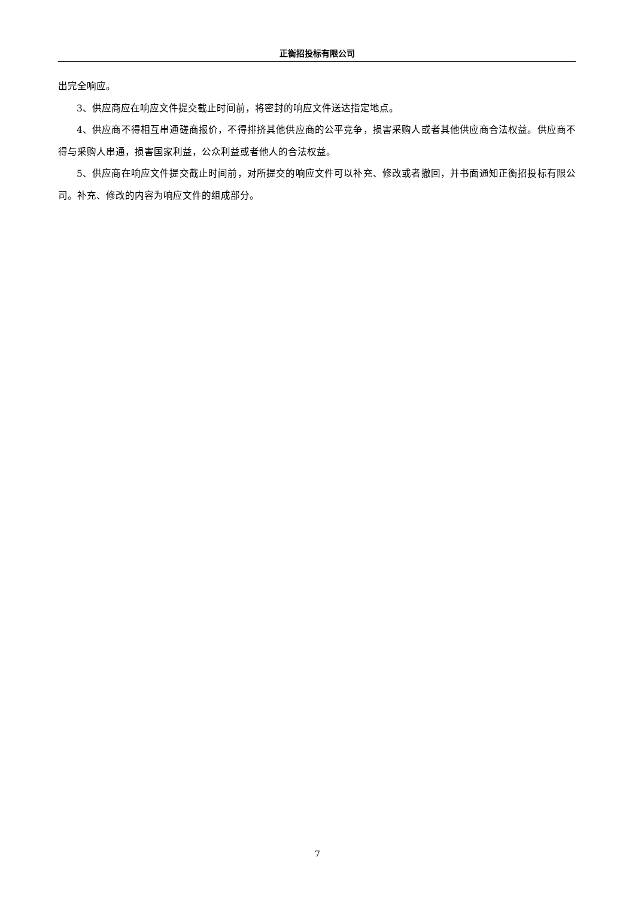正衡招投标有限公司
出完全响应。
3、供应商应在响应文件提交截止时间前，将密封的响应文件送达指定地点。
4、供应商不得相互串通磋商报价，不得排挤其他供应商的公平竞争，损害采购人或者其他供应商合法权益。供应商不得与采购人串通，损害国家利益，公众利益或者他人的合法权益。
5、供应商在响应文件提交截止时间前，对所提交的响应文件可以补充、修改或者撤回，并书面通知正衡招投标有限公司。补充、修改的内容为响应文件的组成部分。
7